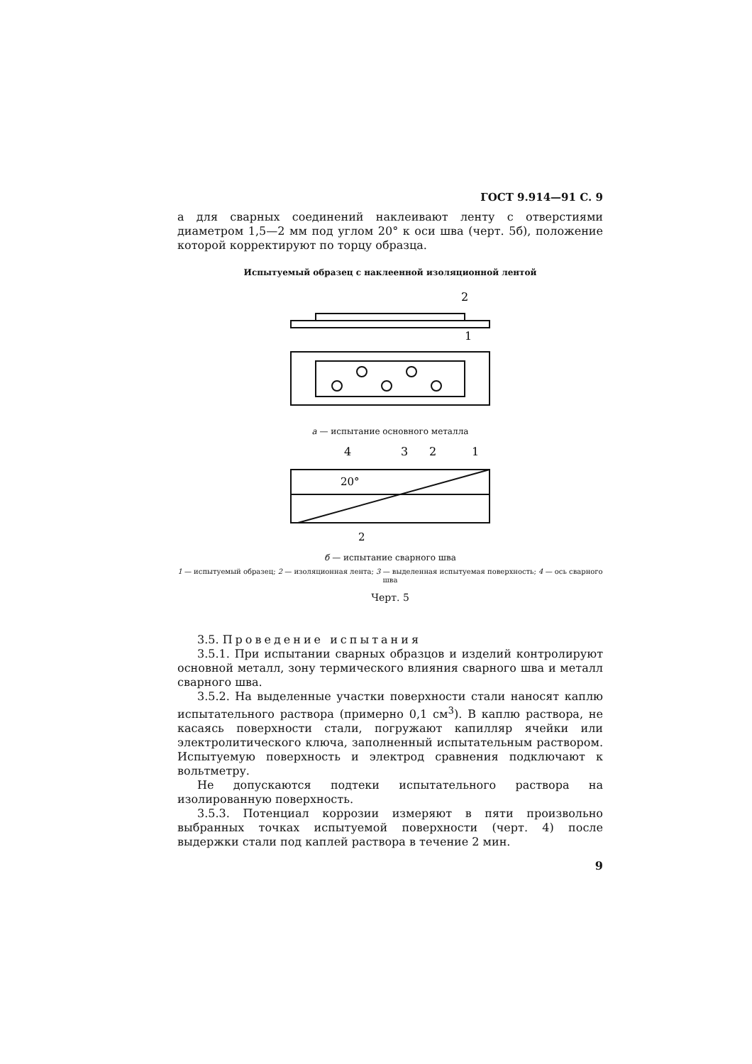ГОСТ 9.914—91 С. 9
а для сварных соединений наклеивают ленту с отверстиями диаметром 1,5—2 мм под углом 20° к оси шва (черт. 5б), положение которой корректируют по торцу образца.
Испытуемый образец с наклеенной изоляционной лентой
2
1
а — испытание основного металла
4
3
2
1
20°
2
б — испытание сварного шва
1 — испытуемый образец; 2 — изоляционная лента; 3 — выделенная испытуемая поверхность; 4 — ось сварного шва
Черт. 5
3.5. Проведение испытания
3.5.1. При испытании сварных образцов и изделий контролируют основной металл, зону термического влияния сварного шва и металл сварного шва.
3.5.2. На выделенные участки поверхности стали наносят каплю испытательного раствора (примерно 0,1 см<sup>3</sup>). В каплю раствора, не касаясь поверхности стали, погружают капилляр ячейки или электролитического ключа, заполненный испытательным раствором. Испытуемую поверхность и электрод сравнения подключают к вольтметру.
Не допускаются подтеки испытательного раствора на изолированную поверхность.
3.5.3. Потенциал коррозии измеряют в пяти произвольно выбранных точках испытуемой поверхности (черт. 4) после выдержки стали под каплей раствора в течение 2 мин.
9